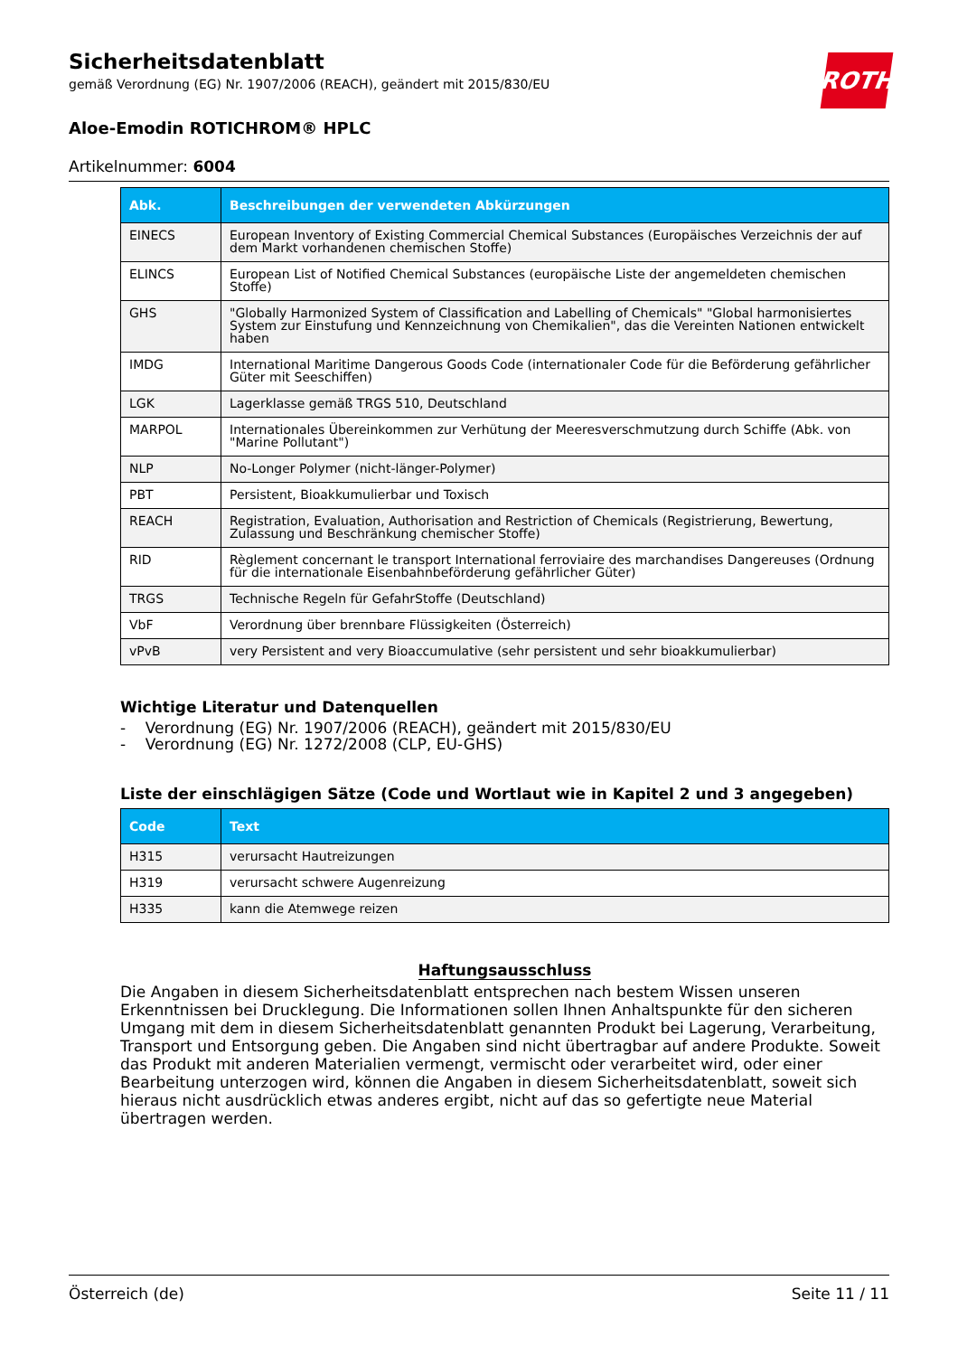ROTH
Sicherheitsdatenblatt
gemäß Verordnung (EG) Nr. 1907/2006 (REACH), geändert mit 2015/830/EU
Aloe-Emodin ROTICHROM® HPLC
Artikelnummer: 6004
| Abk. | Beschreibungen der verwendeten Abkürzungen |
| --- | --- |
| EINECS | European Inventory of Existing Commercial Chemical Substances (Europäisches Verzeichnis der auf dem Markt vorhandenen chemischen Stoffe) |
| ELINCS | European List of Notified Chemical Substances (europäische Liste der angemeldeten chemischen Stoffe) |
| GHS | "Globally Harmonized System of Classification and Labelling of Chemicals" "Global harmonisiertes System zur Einstufung und Kennzeichnung von Chemikalien", das die Vereinten Nationen entwickelt haben |
| IMDG | International Maritime Dangerous Goods Code (internationaler Code für die Beförderung gefährlicher Gü­ter mit Seeschiffen) |
| LGK | Lagerklasse gemäß TRGS 510, Deutschland |
| MARPOL | Internationales Übereinkommen zur Verhütung der Meeresverschmutzung durch Schiffe (Abk. von "Marine Pollutant") |
| NLP | No-Longer Polymer (nicht-länger-Polymer) |
| PBT | Persistent, Bioakkumulierbar und Toxisch |
| REACH | Registration, Evaluation, Authorisation and Restriction of Chemicals (Registrierung, Bewertung, Zulassung und Beschränkung chemischer Stoffe) |
| RID | Règlement concernant le transport International ferroviaire des marchandises Dangereuses (Ordnung für die internationale Eisenbahnbeförderung gefährlicher Güter) |
| TRGS | Technische Regeln für GefahrStoffe (Deutschland) |
| VbF | Verordnung über brennbare Flüssigkeiten (Österreich) |
| vPvB | very Persistent and very Bioaccumulative (sehr persistent und sehr bioakkumulierbar) |
Wichtige Literatur und Datenquellen
- Verordnung (EG) Nr. 1907/2006 (REACH), geändert mit 2015/830/EU
- Verordnung (EG) Nr. 1272/2008 (CLP, EU-GHS)
Liste der einschlägigen Sätze (Code und Wortlaut wie in Kapitel 2 und 3 angegeben)
| Code | Text |
| --- | --- |
| H315 | verursacht Hautreizungen |
| H319 | verursacht schwere Augenreizung |
| H335 | kann die Atemwege reizen |
Haftungsausschluss
Die Angaben in diesem Sicherheitsdatenblatt entsprechen nach bestem Wissen unseren Erkenntnis­sen bei Drucklegung. Die Informationen sollen Ihnen Anhaltspunkte für den sicheren Umgang mit dem in diesem Sicherheitsdatenblatt genannten Produkt bei Lagerung, Verarbeitung, Transport und Entsorgung geben. Die Angaben sind nicht übertragbar auf andere Produkte. Soweit das Produkt mit anderen Materialien vermengt, vermischt oder verarbeitet wird, oder einer Bearbeitung unterzogen wird, können die Angaben in diesem Sicherheitsdatenblatt, soweit sich hieraus nicht ausdrücklich et­was anderes ergibt, nicht auf das so gefertigte neue Material übertragen werden.
Österreich (de) Seite 11 / 11